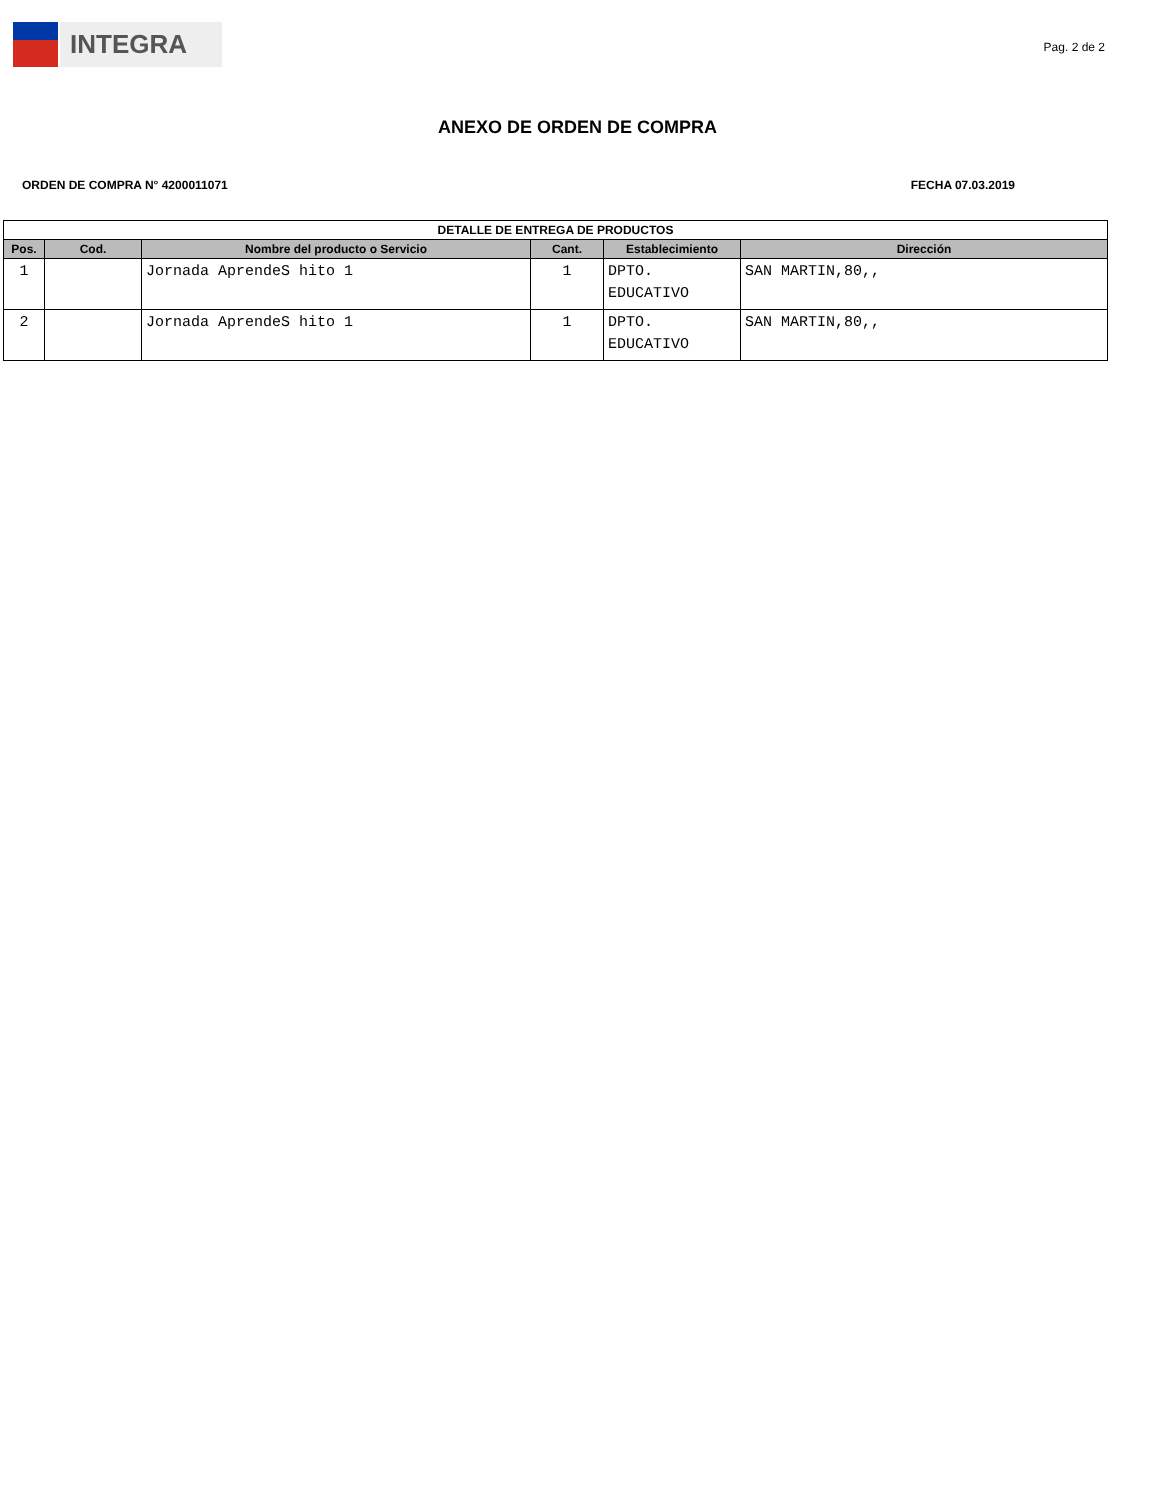INTEGRA
Pag. 2 de 2
ANEXO DE ORDEN DE COMPRA
ORDEN DE COMPRA N° 4200011071 FECHA 07.03.2019
| DETALLE DE ENTREGA DE PRODUCTOS | | | | | |
| --- | --- | --- | --- | --- | --- |
| Pos. | Cod. | Nombre del producto o Servicio | Cant. | Establecimiento | Dirección |
| 1 | | Jornada AprendeS hito 1 | 1 | DPTO. EDUCATIVO | SAN MARTIN,80,, |
| 2 | | Jornada AprendeS hito 1 | 1 | DPTO. EDUCATIVO | SAN MARTIN,80,, |